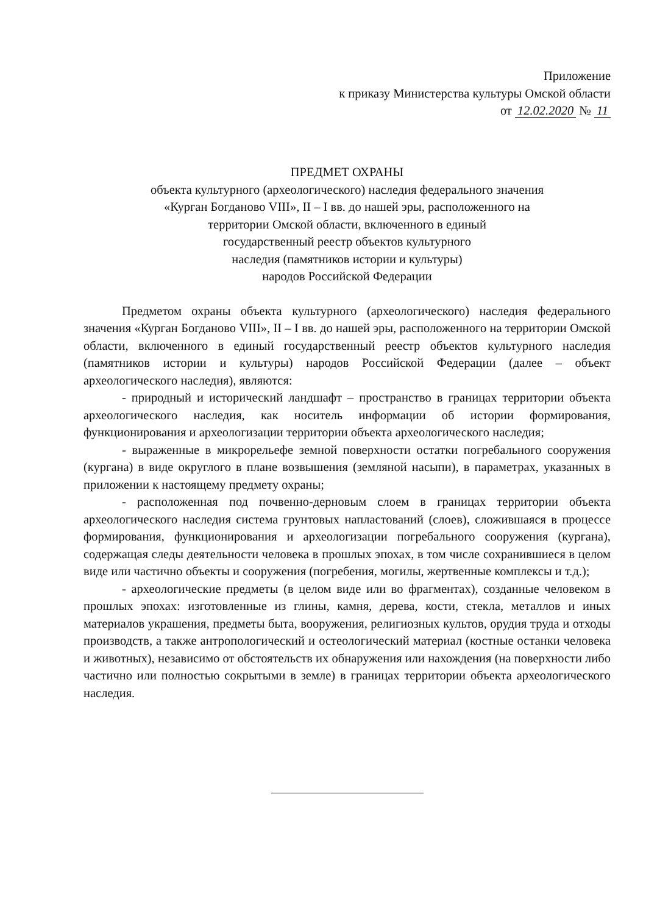Приложение
к приказу Министерства культуры Омской области
от 12.02.2020 № 11
ПРЕДМЕТ ОХРАНЫ
объекта культурного (археологического) наследия федерального значения
«Курган Богданово VIII», II – I вв. до нашей эры, расположенного на
территории Омской области, включенного в единый
государственный реестр объектов культурного
наследия (памятников истории и культуры)
народов Российской Федерации
Предметом охраны объекта культурного (археологического) наследия федерального значения «Курган Богданово VIII», II – I вв. до нашей эры, расположенного на территории Омской области, включенного в единый государственный реестр объектов культурного наследия (памятников истории и культуры) народов Российской Федерации (далее – объект археологического наследия), являются:
- природный и исторический ландшафт – пространство в границах территории объекта археологического наследия, как носитель информации об истории формирования, функционирования и археологизации территории объекта археологического наследия;
- выраженные в микрорельефе земной поверхности остатки погребального сооружения (кургана) в виде округлого в плане возвышения (земляной насыпи), в параметрах, указанных в приложении к настоящему предмету охраны;
- расположенная под почвенно-дерновым слоем в границах территории объекта археологического наследия система грунтовых напластований (слоев), сложившаяся в процессе формирования, функционирования и археологизации погребального сооружения (кургана), содержащая следы деятельности человека в прошлых эпохах, в том числе сохранившиеся в целом виде или частично объекты и сооружения (погребения, могилы, жертвенные комплексы и т.д.);
- археологические предметы (в целом виде или во фрагментах), созданные человеком в прошлых эпохах: изготовленные из глины, камня, дерева, кости, стекла, металлов и иных материалов украшения, предметы быта, вооружения, религиозных культов, орудия труда и отходы производств, а также антропологический и остеологический материал (костные останки человека и животных), независимо от обстоятельств их обнаружения или нахождения (на поверхности либо частично или полностью сокрытыми в земле) в границах территории объекта археологического наследия.